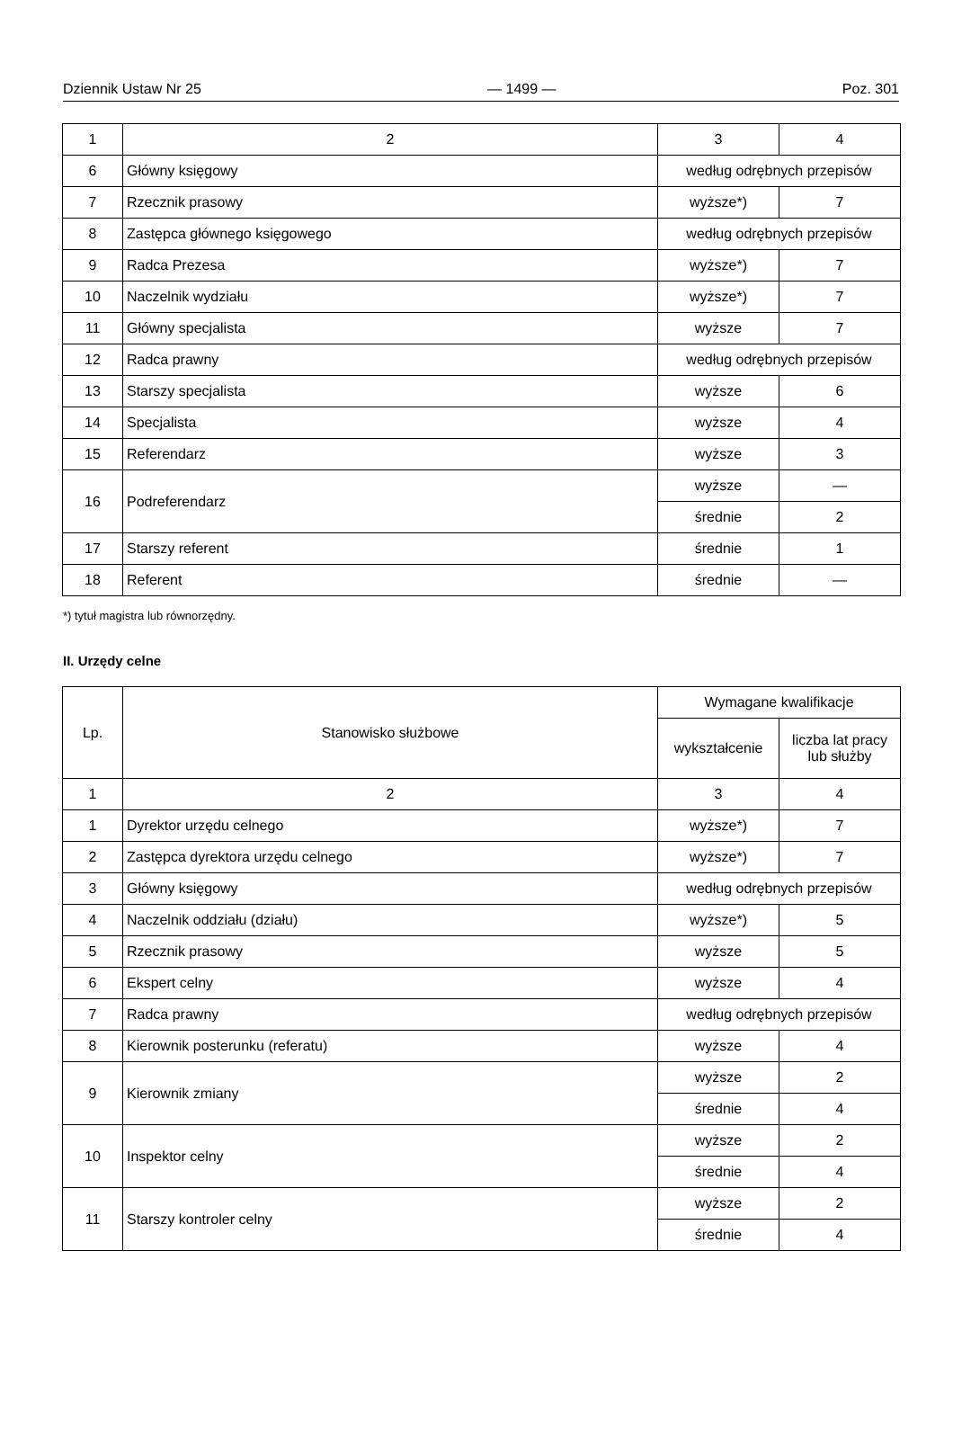Dziennik Ustaw Nr 25 — 1499 — Poz. 301
| 1 | 2 | 3 | 4 |
| 6 | Główny księgowy | według odrębnych przepisów | |
| 7 | Rzecznik prasowy | wyższe*) | 7 |
| 8 | Zastępca głównego księgowego | według odrębnych przepisów | |
| 9 | Radca Prezesa | wyższe*) | 7 |
| 10 | Naczelnik wydziału | wyższe*) | 7 |
| 11 | Główny specjalista | wyższe | 7 |
| 12 | Radca prawny | według odrębnych przepisów | |
| 13 | Starszy specjalista | wyższe | 6 |
| 14 | Specjalista | wyższe | 4 |
| 15 | Referendarz | wyższe | 3 |
| 16 | Podreferendarz | wyższe | — |
| | | średnie | 2 |
| 17 | Starszy referent | średnie | 1 |
| 18 | Referent | średnie | — |
*) tytuł magistra lub równorzędny.
II. Urzędy celne
| Lp. | Stanowisko służbowe | Wymagane kwalifikacje | |
| | | wykształcenie | liczba lat pracy lub służby |
| 1 | 2 | 3 | 4 |
| 1 | Dyrektor urzędu celnego | wyższe*) | 7 |
| 2 | Zastępca dyrektora urzędu celnego | wyższe*) | 7 |
| 3 | Główny księgowy | według odrębnych przepisów | |
| 4 | Naczelnik oddziału (działu) | wyższe*) | 5 |
| 5 | Rzecznik prasowy | wyższe | 5 |
| 6 | Ekspert celny | wyższe | 4 |
| 7 | Radca prawny | według odrębnych przepisów | |
| 8 | Kierownik posterunku (referatu) | wyższe | 4 |
| 9 | Kierownik zmiany | wyższe | 2 |
| | | średnie | 4 |
| 10 | Inspektor celny | wyższe | 2 |
| | | średnie | 4 |
| 11 | Starszy kontroler celny | wyższe | 2 |
| | | średnie | 4 |